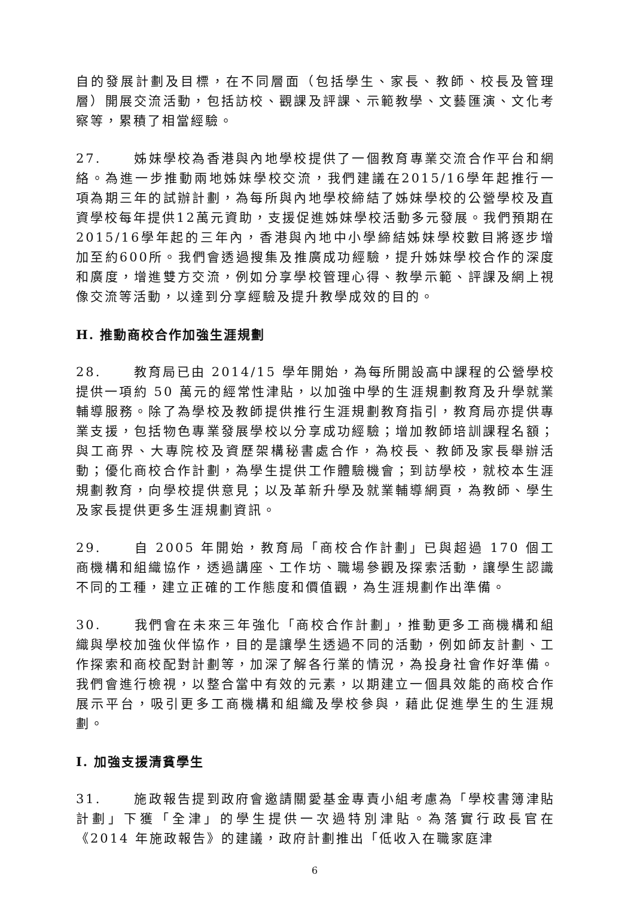自的發展計劃及目標，在不同層面（包括學生、家長、教師、校長及管理層）開展交流活動，包括訪校、觀課及評課、示範教學、文藝匯演、文化考察等，累積了相當經驗。
27. 姊妹學校為香港與內地學校提供了一個教育專業交流合作平台和網絡。為進一步推動兩地姊妹學校交流，我們建議在2015/16學年起推行一項為期三年的試辦計劃，為每所與內地學校締結了姊妹學校的公營學校及直資學校每年提供12萬元資助，支援促進姊妹學校活動多元發展。我們預期在2015/16學年起的三年內，香港與內地中小學締結姊妹學校數目將逐步增加至約600所。我們會透過搜集及推廣成功經驗，提升姊妹學校合作的深度和廣度，增進雙方交流，例如分享學校管理心得、教學示範、評課及網上視像交流等活動，以達到分享經驗及提升教學成效的目的。
H. 推動商校合作加強生涯規劃
28. 教育局已由 2014/15 學年開始，為每所開設高中課程的公營學校提供一項約 50 萬元的經常性津貼，以加強中學的生涯規劃教育及升學就業輔導服務。除了為學校及教師提供推行生涯規劃教育指引，教育局亦提供專業支援，包括物色專業發展學校以分享成功經驗；增加教師培訓課程名額；與工商界、大專院校及資歷架構秘書處合作，為校長、教師及家長舉辦活動；優化商校合作計劃，為學生提供工作體驗機會；到訪學校，就校本生涯規劃教育，向學校提供意見；以及革新升學及就業輔導網頁，為教師、學生及家長提供更多生涯規劃資訊。
29. 自 2005 年開始，教育局「商校合作計劃」已與超過 170 個工商機構和組織協作，透過講座、工作坊、職場參觀及探索活動，讓學生認識不同的工種，建立正確的工作態度和價值觀，為生涯規劃作出準備。
30. 我們會在未來三年強化「商校合作計劃」，推動更多工商機構和組織與學校加強伙伴協作，目的是讓學生透過不同的活動，例如師友計劃、工作探索和商校配對計劃等，加深了解各行業的情況，為投身社會作好準備。我們會進行檢視，以整合當中有效的元素，以期建立一個具效能的商校合作展示平台，吸引更多工商機構和組織及學校參與，藉此促進學生的生涯規劃。
I. 加強支援清貧學生
31. 施政報告提到政府會邀請關愛基金專責小組考慮為「學校書簿津貼計劃」下獲「全津」的學生提供一次過特別津貼。為落實行政長官在《2014 年施政報告》的建議，政府計劃推出「低收入在職家庭津
6